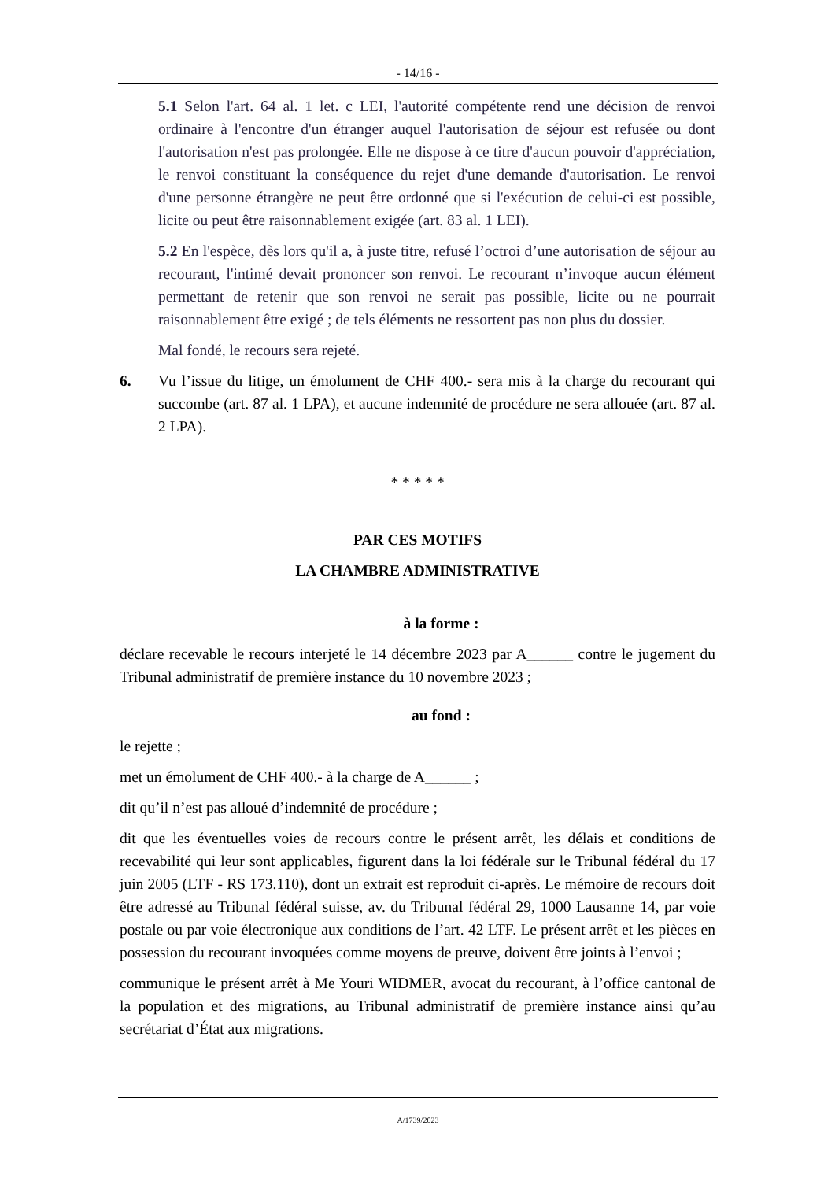- 14/16 -
5.1 Selon l'art. 64 al. 1 let. c LEI, l'autorité compétente rend une décision de renvoi ordinaire à l'encontre d'un étranger auquel l'autorisation de séjour est refusée ou dont l'autorisation n'est pas prolongée. Elle ne dispose à ce titre d'aucun pouvoir d'appréciation, le renvoi constituant la conséquence du rejet d'une demande d'autorisation. Le renvoi d'une personne étrangère ne peut être ordonné que si l'exécution de celui-ci est possible, licite ou peut être raisonnablement exigée (art. 83 al. 1 LEI).
5.2 En l'espèce, dès lors qu'il a, à juste titre, refusé l’octroi d’une autorisation de séjour au recourant, l'intimé devait prononcer son renvoi. Le recourant n’invoque aucun élément permettant de retenir que son renvoi ne serait pas possible, licite ou ne pourrait raisonnablement être exigé ; de tels éléments ne ressortent pas non plus du dossier.
Mal fondé, le recours sera rejeté.
6. Vu l’issue du litige, un émolument de CHF 400.- sera mis à la charge du recourant qui succombe (art. 87 al. 1 LPA), et aucune indemnité de procédure ne sera allouée (art. 87 al. 2 LPA).
* * * * *
PAR CES MOTIFS
LA CHAMBRE ADMINISTRATIVE
à la forme :
déclare recevable le recours interjeté le 14 décembre 2023 par A______ contre le jugement du Tribunal administratif de première instance du 10 novembre 2023 ;
au fond :
le rejette ;
met un émolument de CHF 400.- à la charge de A______ ;
dit qu’il n’est pas alloué d’indemnité de procédure ;
dit que les éventuelles voies de recours contre le présent arrêt, les délais et conditions de recevabilité qui leur sont applicables, figurent dans la loi fédérale sur le Tribunal fédéral du 17 juin 2005 (LTF - RS 173.110), dont un extrait est reproduit ci-après. Le mémoire de recours doit être adressé au Tribunal fédéral suisse, av. du Tribunal fédéral 29, 1000 Lausanne 14, par voie postale ou par voie électronique aux conditions de l’art. 42 LTF. Le présent arrêt et les pièces en possession du recourant invoquées comme moyens de preuve, doivent être joints à l’envoi ;
communique le présent arrêt à Me Youri WIDMER, avocat du recourant, à l’office cantonal de la population et des migrations, au Tribunal administratif de première instance ainsi qu’au secrétariat d’État aux migrations.
A/1739/2023